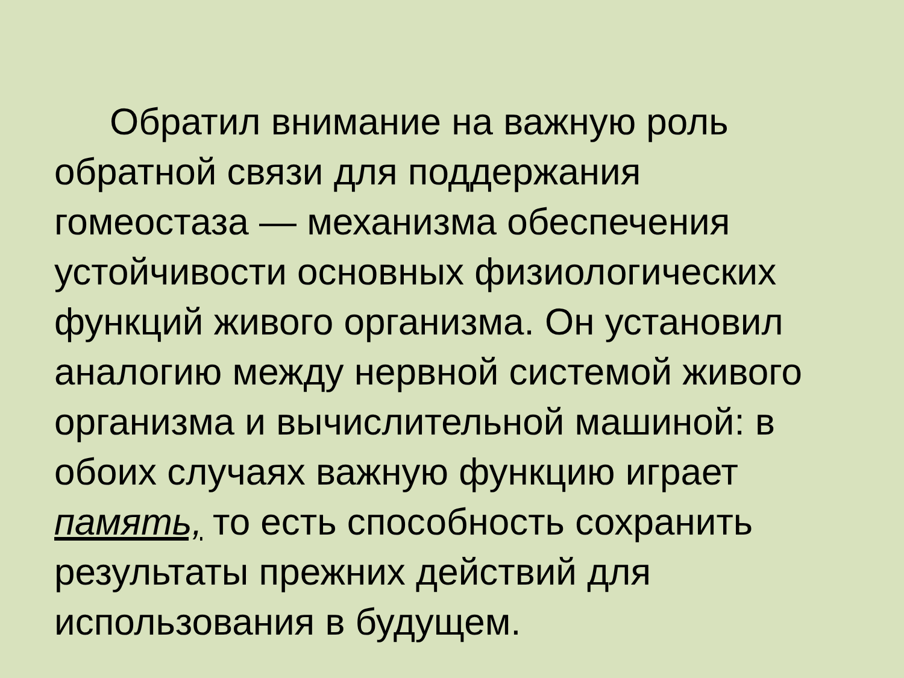Обратил внимание на важную роль обратной связи для поддержания гомеостаза — механизма обеспечения устойчивости основных физиологических функций живого организма. Он установил аналогию между нервной системой живого организма и вычислительной машиной: в обоих случаях важную функцию играет память, то есть способность сохранить результаты прежних действий для использования в будущем.